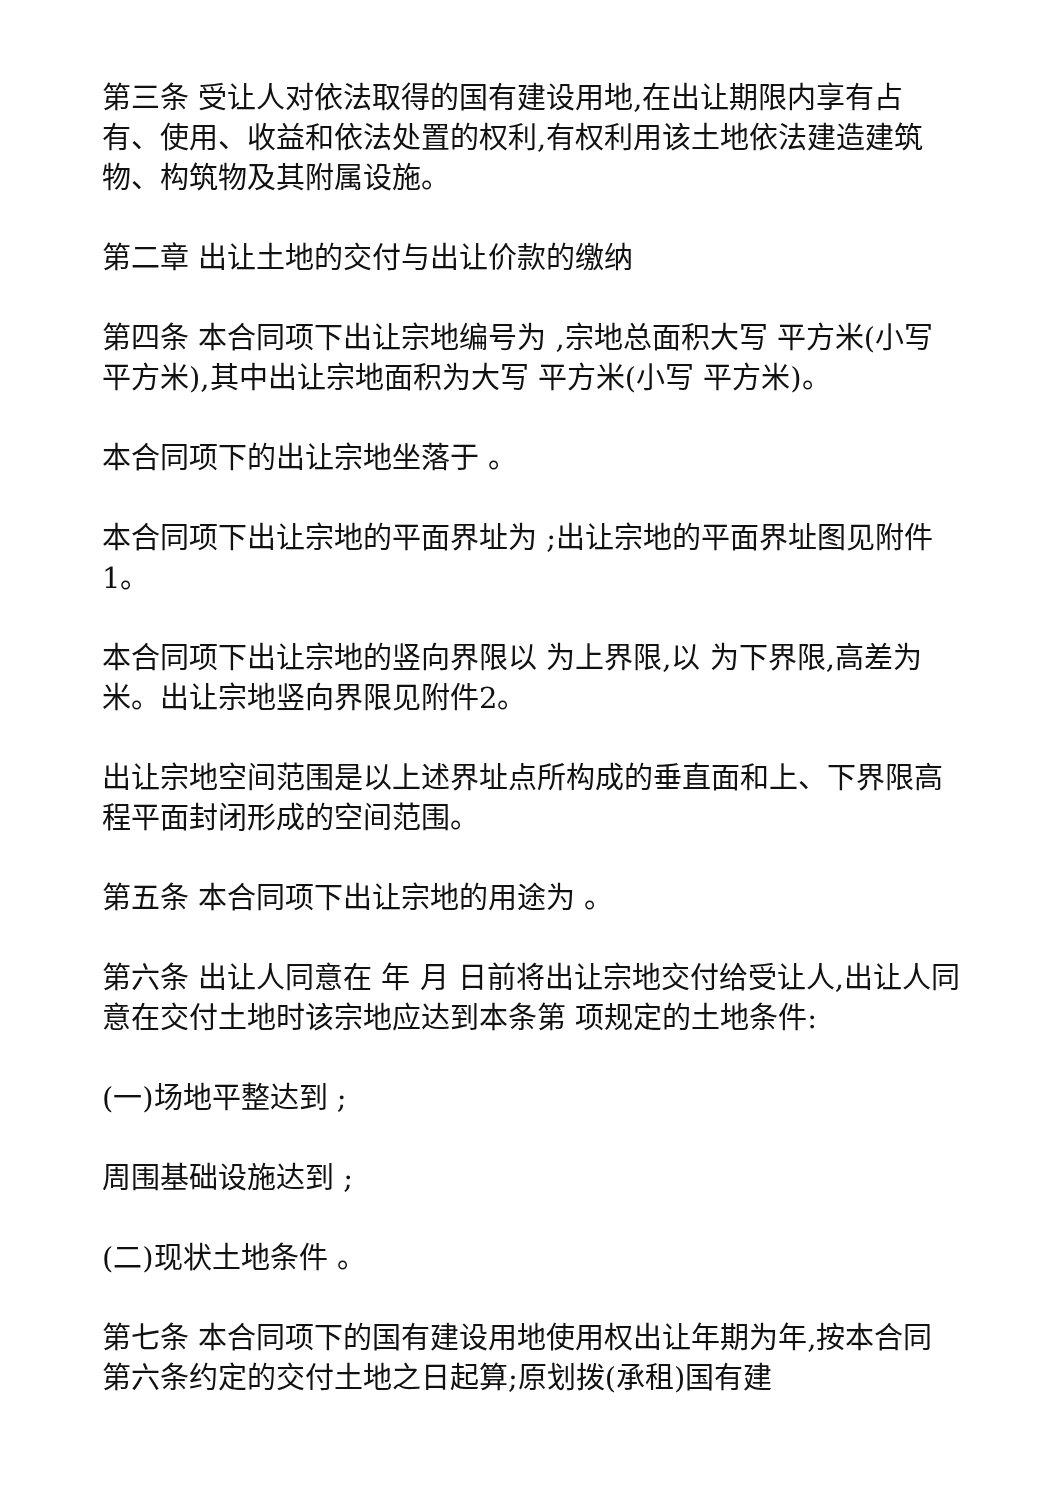第三条 受让人对依法取得的国有建设用地,在出让期限内享有占有、使用、收益和依法处置的权利,有权利用该土地依法建造建筑物、构筑物及其附属设施。
第二章 出让土地的交付与出让价款的缴纳
第四条 本合同项下出让宗地编号为 ,宗地总面积大写 平方米(小写 平方米),其中出让宗地面积为大写 平方米(小写 平方米)。
本合同项下的出让宗地坐落于 。
本合同项下出让宗地的平面界址为 ;出让宗地的平面界址图见附件1。
本合同项下出让宗地的竖向界限以 为上界限,以 为下界限,高差为 米。出让宗地竖向界限见附件2。
出让宗地空间范围是以上述界址点所构成的垂直面和上、下界限高程平面封闭形成的空间范围。
第五条 本合同项下出让宗地的用途为 。
第六条 出让人同意在 年 月 日前将出让宗地交付给受让人,出让人同意在交付土地时该宗地应达到本条第 项规定的土地条件:
(一)场地平整达到 ;
周围基础设施达到 ;
(二)现状土地条件 。
第七条 本合同项下的国有建设用地使用权出让年期为年,按本合同第六条约定的交付土地之日起算;原划拨(承租)国有建